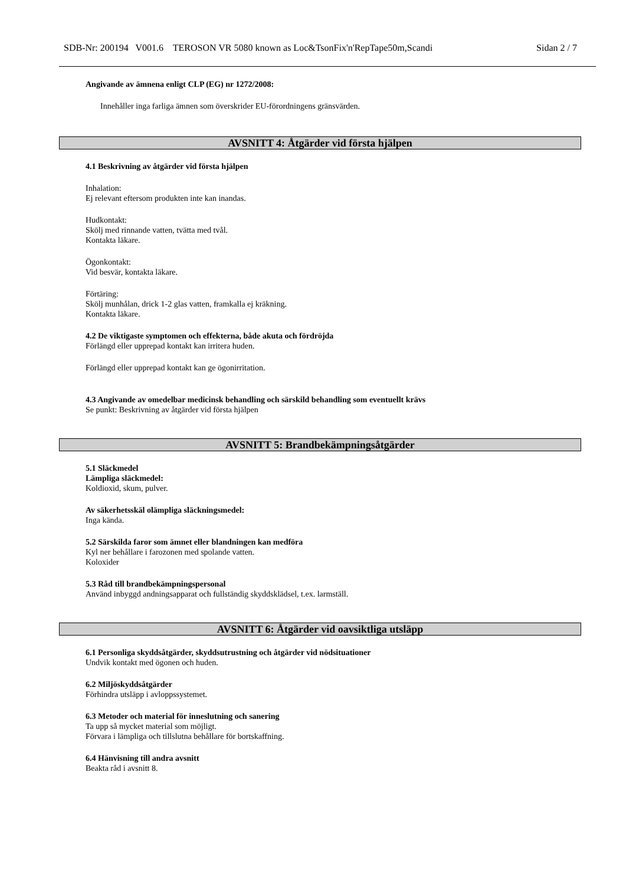SDB-Nr: 200194 V001.6 TEROSON VR 5080 known as Loc&TsonFix'n'RepTape50m,Scandi Sidan 2 / 7
Angivande av ämnena enligt CLP (EG) nr 1272/2008:
Innehåller inga farliga ämnen som överskrider EU-förordningens gränsvärden.
AVSNITT 4: Åtgärder vid första hjälpen
4.1 Beskrivning av åtgärder vid första hjälpen
Inhalation:
Ej relevant eftersom produkten inte kan inandas.
Hudkontakt:
Skölj med rinnande vatten, tvätta med tvål.
Kontakta läkare.
Ögonkontakt:
Vid besvär, kontakta läkare.
Förtäring:
Skölj munhålan, drick 1-2 glas vatten, framkalla ej kräkning.
Kontakta läkare.
4.2 De viktigaste symptomen och effekterna, både akuta och fördröjda
Förlängd eller upprepad kontakt kan irritera huden.
Förlängd eller upprepad kontakt kan ge ögonirritation.
4.3 Angivande av omedelbar medicinsk behandling och särskild behandling som eventuellt krävs
Se punkt: Beskrivning av åtgärder vid första hjälpen
AVSNITT 5: Brandbekämpningsåtgärder
5.1 Släckmedel
Lämpliga släckmedel:
Koldioxid, skum, pulver.
Av säkerhetsskäl olämpliga släckningsmedel:
Inga kända.
5.2 Särskilda faror som ämnet eller blandningen kan medföra
Kyl ner behållare i farozonen med spolande vatten.
Koloxider
5.3 Råd till brandbekämpningspersonal
Använd inbyggd andningsapparat och fullständig skyddsklädsel, t.ex. larmställ.
AVSNITT 6: Åtgärder vid oavsiktliga utsläpp
6.1 Personliga skyddsåtgärder, skyddsutrustning och åtgärder vid nödsituationer
Undvik kontakt med ögonen och huden.
6.2 Miljöskyddsåtgärder
Förhindra utsläpp i avloppssystemet.
6.3 Metoder och material för inneslutning och sanering
Ta upp så mycket material som möjligt.
Förvara i lämpliga och tillslutna behållare för bortskaffning.
6.4 Hänvisning till andra avsnitt
Beakta råd i avsnitt 8.